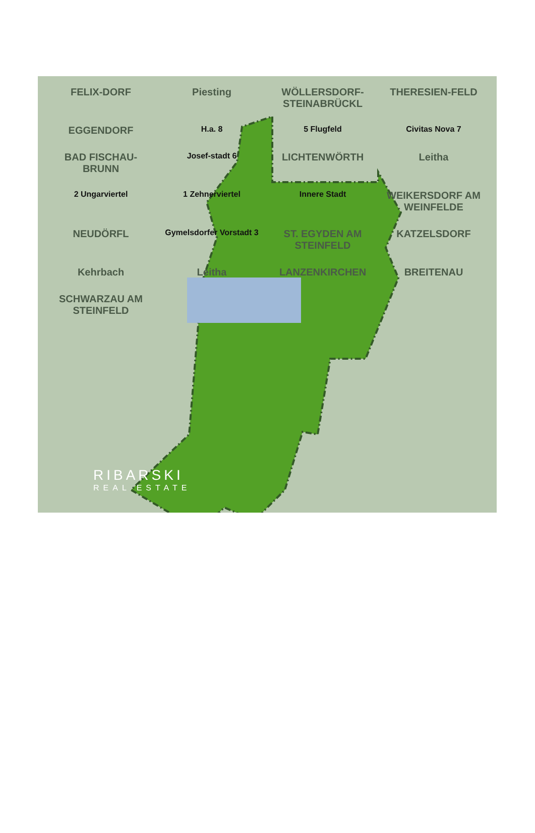FELIX-DORF
Piesting
WÖLLERSDORF-STEINABRÜCKL
THERESIEN-FELD
EGGENDORF
H.a. 8
5 Flugfeld
Civitas Nova 7
BAD FISCHAU-BRUNN
Josef-stadt 6
LICHTENWÖRTH
Leitha
2 Ungarviertel
1 Zehnerviertel
Innere Stadt
WEIKERSDORF AM WEINFELDE
NEUDÖRFL
Gymelsdorfer Vorstadt 3
ST. EGYDEN AM STEINFELD
KATZELSDORF
Kehrbach
Leitha
LANZENKIRCHEN
BREITENAU
SCHWARZAU AM STEINFELD
RIBARSKI
REAL ESTATE